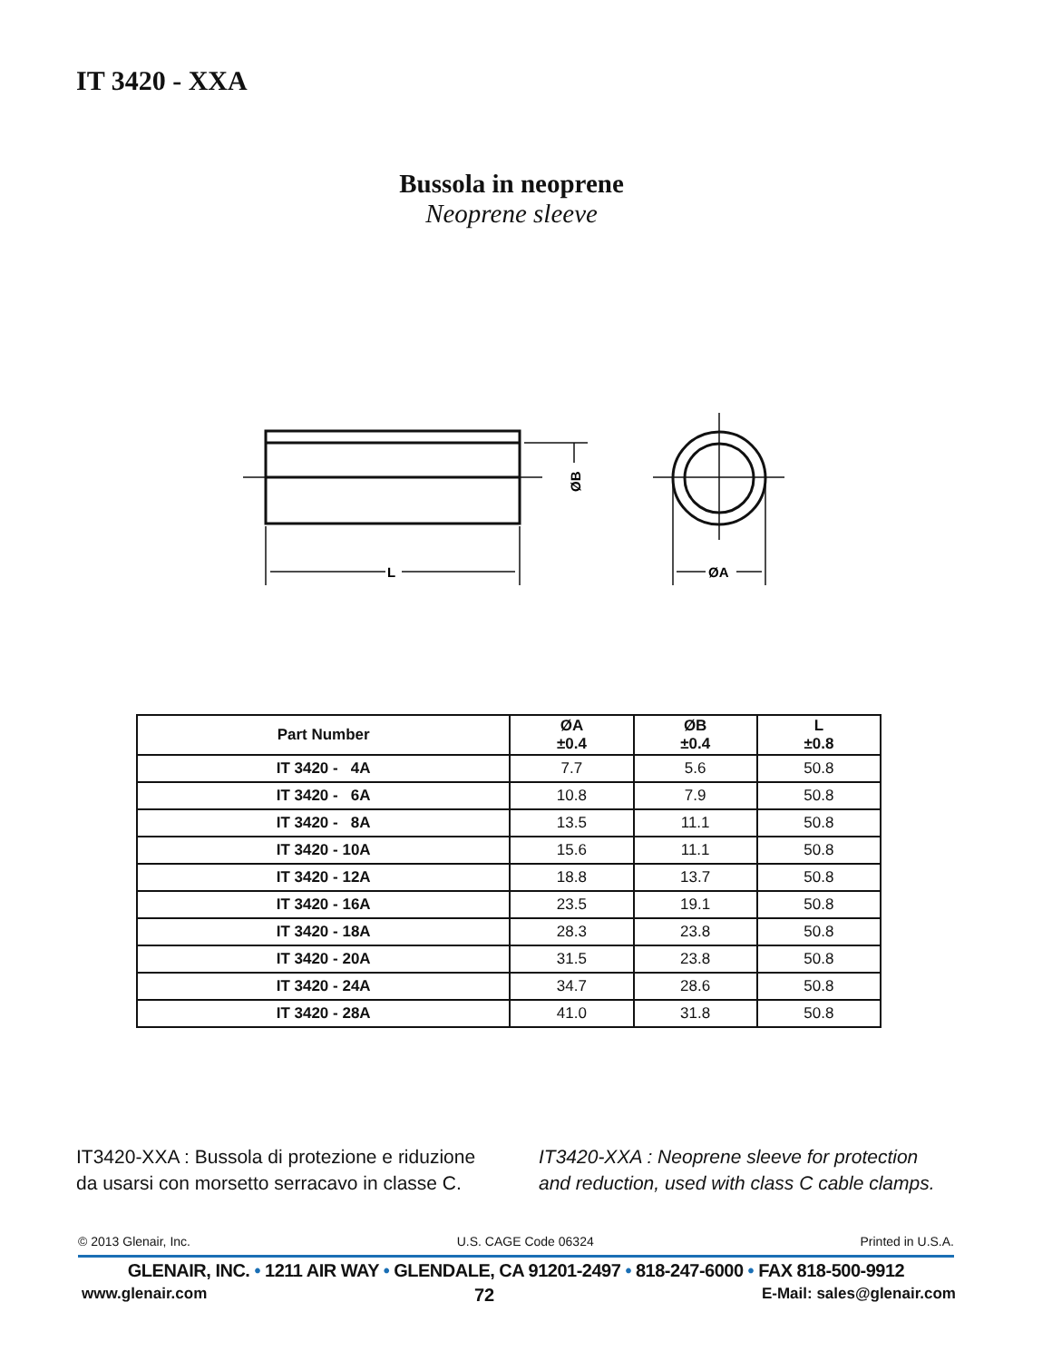IT 3420 - XXA
Bussola in neoprene
Neoprene sleeve
L
ØA
ØB
| Part Number | ØA ±0.4 | ØB ±0.4 | L ±0.8 |
| --- | --- | --- | --- |
| IT 3420 - 4A | 7.7 | 5.6 | 50.8 |
| IT 3420 - 6A | 10.8 | 7.9 | 50.8 |
| IT 3420 - 8A | 13.5 | 11.1 | 50.8 |
| IT 3420 - 10A | 15.6 | 11.1 | 50.8 |
| IT 3420 - 12A | 18.8 | 13.7 | 50.8 |
| IT 3420 - 16A | 23.5 | 19.1 | 50.8 |
| IT 3420 - 18A | 28.3 | 23.8 | 50.8 |
| IT 3420 - 20A | 31.5 | 23.8 | 50.8 |
| IT 3420 - 24A | 34.7 | 28.6 | 50.8 |
| IT 3420 - 28A | 41.0 | 31.8 | 50.8 |
IT3420-XXA : Bussola di protezione e riduzione
da usarsi con morsetto serracavo in classe C.
IT3420-XXA : Neoprene sleeve for protection
and reduction, used with class C cable clamps.
© 2013 Glenair, Inc. U.S. CAGE Code 06324 Printed in U.S.A.
GLENAIR, INC. • 1211 AIR WAY • GLENDALE, CA 91201-2497 • 818-247-6000 • FAX 818-500-9912
www.glenair.com 72 E-Mail: sales@glenair.com